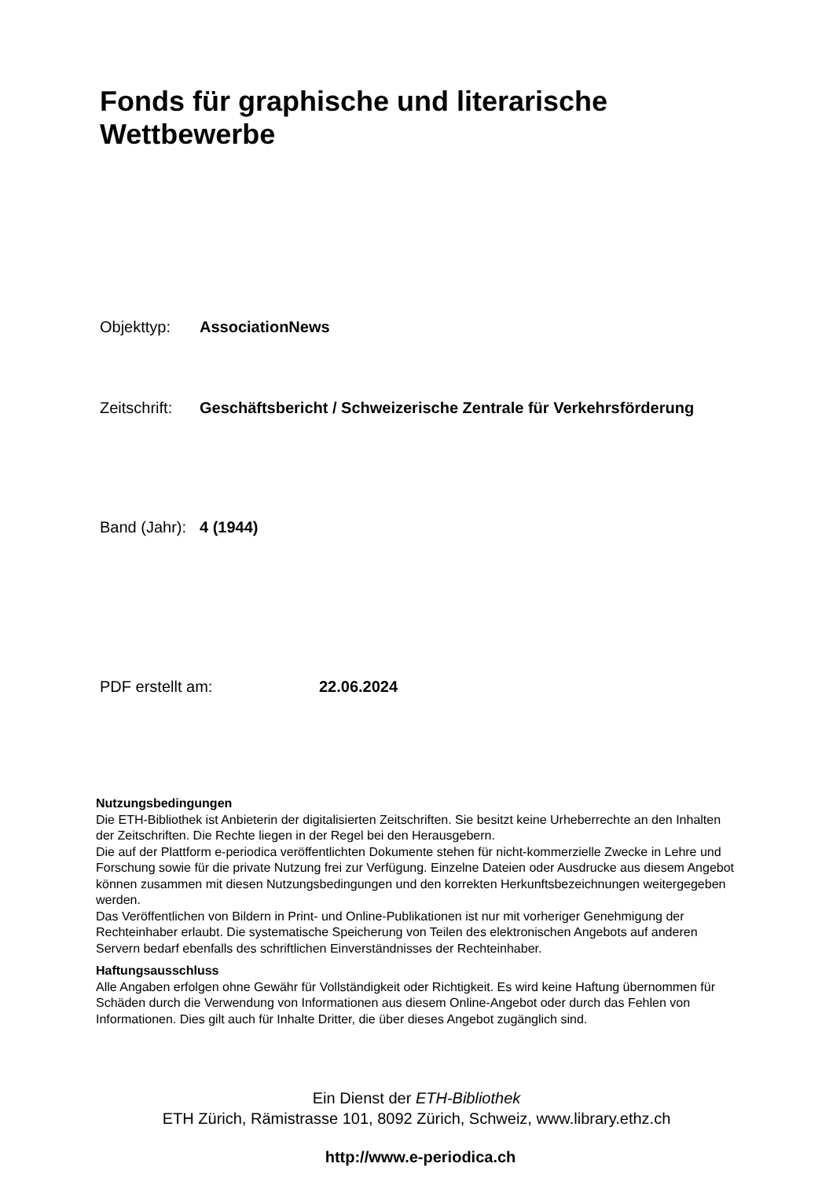Fonds für graphische und literarische
Wettbewerbe
Objekttyp: AssociationNews
Zeitschrift: Geschäftsbericht / Schweizerische Zentrale für Verkehrsförderung
Band (Jahr): 4 (1944)
PDF erstellt am: 22.06.2024
Nutzungsbedingungen
Die ETH-Bibliothek ist Anbieterin der digitalisierten Zeitschriften. Sie besitzt keine Urheberrechte an den Inhalten der Zeitschriften. Die Rechte liegen in der Regel bei den Herausgebern.
Die auf der Plattform e-periodica veröffentlichten Dokumente stehen für nicht-kommerzielle Zwecke in Lehre und Forschung sowie für die private Nutzung frei zur Verfügung. Einzelne Dateien oder Ausdrucke aus diesem Angebot können zusammen mit diesen Nutzungsbedingungen und den korrekten Herkunftsbezeichnungen weitergegeben werden.
Das Veröffentlichen von Bildern in Print- und Online-Publikationen ist nur mit vorheriger Genehmigung der Rechteinhaber erlaubt. Die systematische Speicherung von Teilen des elektronischen Angebots auf anderen Servern bedarf ebenfalls des schriftlichen Einverständnisses der Rechteinhaber.
Haftungsausschluss
Alle Angaben erfolgen ohne Gewähr für Vollständigkeit oder Richtigkeit. Es wird keine Haftung übernommen für Schäden durch die Verwendung von Informationen aus diesem Online-Angebot oder durch das Fehlen von Informationen. Dies gilt auch für Inhalte Dritter, die über dieses Angebot zugänglich sind.
Ein Dienst der ETH-Bibliothek
ETH Zürich, Rämistrasse 101, 8092 Zürich, Schweiz, www.library.ethz.ch
http://www.e-periodica.ch